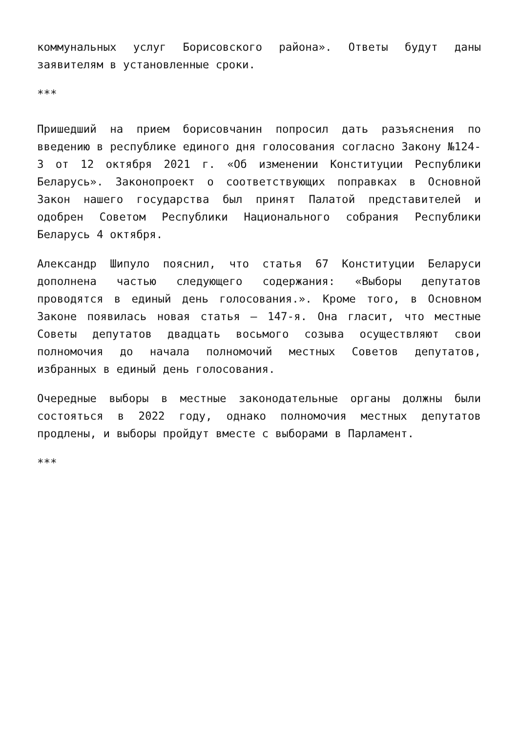коммунальных услуг Борисовского района». Ответы будут даны заявителям в установленные сроки.
***
Пришедший на прием борисовчанин попросил дать разъяснения по введению в республике единого дня голосования согласно Закону №124-З от 12 октября 2021 г. «Об изменении Конституции Республики Беларусь». Законопроект о соответствующих поправках в Основной Закон нашего государства был принят Палатой представителей и одобрен Советом Республики Национального собрания Республики Беларусь 4 октября.
Александр Шипуло пояснил, что статья 67 Конституции Беларуси дополнена частью следующего содержания: «Выборы депутатов проводятся в единый день голосования.». Кроме того, в Основном Законе появилась новая статья – 147-я. Она гласит, что местные Советы депутатов двадцать восьмого созыва осуществляют свои полномочия до начала полномочий местных Советов депутатов, избранных в единый день голосования.
Очередные выборы в местные законодательные органы должны были состояться в 2022 году, однако полномочия местных депутатов продлены, и выборы пройдут вместе с выборами в Парламент.
***